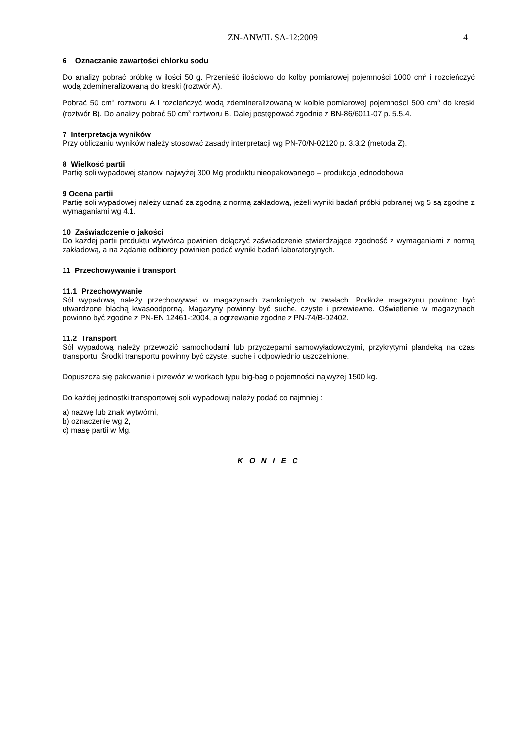ZN-ANWIL SA-12:2009 4
6 Oznaczanie zawartości chlorku sodu
Do analizy pobrać próbkę w ilości 50 g. Przenieść ilościowo do kolby pomiarowej pojemności 1000 cm<sup>3</sup> i rozcieńczyć wodą zdemineralizowaną do kreski (roztwór A).
Pobrać 50 cm<sup>3</sup> roztworu A i rozcieńczyć wodą zdemineralizowaną w kolbie pomiarowej pojemności 500 cm<sup>3</sup> do kreski (roztwór B). Do analizy pobrać 50 cm<sup>3</sup> roztworu B. Dalej postępować zgodnie z BN-86/6011-07 p. 5.5.4.
7 Interpretacja wyników
Przy obliczaniu wyników należy stosować zasady interpretacji wg PN-70/N-02120 p. 3.3.2 (metoda Z).
8 Wielkość partii
Partię soli wypadowej stanowi najwyżej 300 Mg produktu nieopakowanego – produkcja jednodobowa
9 Ocena partii
Partię soli wypadowej należy uznać za zgodną z normą zakładową, jeżeli wyniki badań próbki pobranej wg 5 są zgodne z wymaganiami wg 4.1.
10 Zaświadczenie o jakości
Do każdej partii produktu wytwórca powinien dołączyć zaświadczenie stwierdzające zgodność z wymaganiami z normą zakładową, a na żądanie odbiorcy powinien podać wyniki badań laboratoryjnych.
11 Przechowywanie i transport
11.1 Przechowywanie
Sól wypadową należy przechowywać w magazynach zamkniętych w zwałach. Podłoże magazynu powinno być utwardzone blachą kwasoodporną. Magazyny powinny być suche, czyste i przewiewne. Oświetlenie w magazynach powinno być zgodne z PN-EN 12461-:2004, a ogrzewanie zgodne z PN-74/B-02402.
11.2 Transport
Sól wypadową należy przewozić samochodami lub przyczepami samowyładowczymi, przykrytymi plandeką na czas transportu. Środki transportu powinny być czyste, suche i odpowiednio uszczelnione.
Dopuszcza się pakowanie i przewóz w workach typu big-bag o pojemności najwyżej 1500 kg.
Do każdej jednostki transportowej soli wypadowej należy podać co najmniej :
a) nazwę lub znak wytwórni,
b) oznaczenie wg 2,
c) masę partii w Mg.
K O N I E C